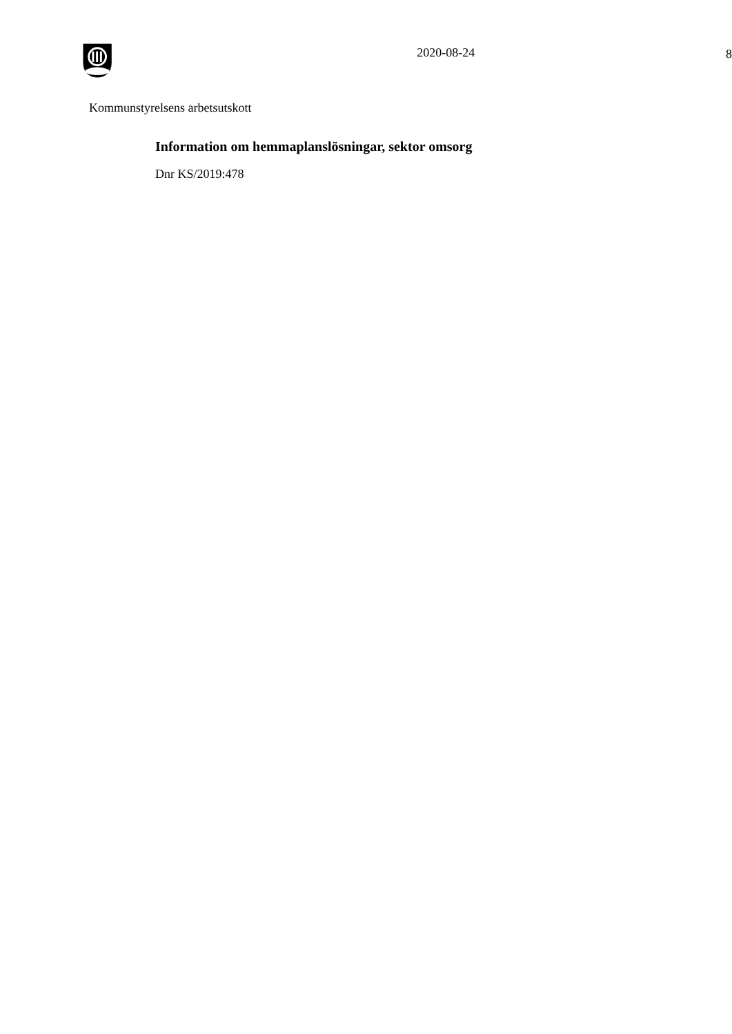2020-08-24 8
Kommunstyrelsens arbetsutskott
Information om hemmaplanslösningar, sektor omsorg
Dnr KS/2019:478